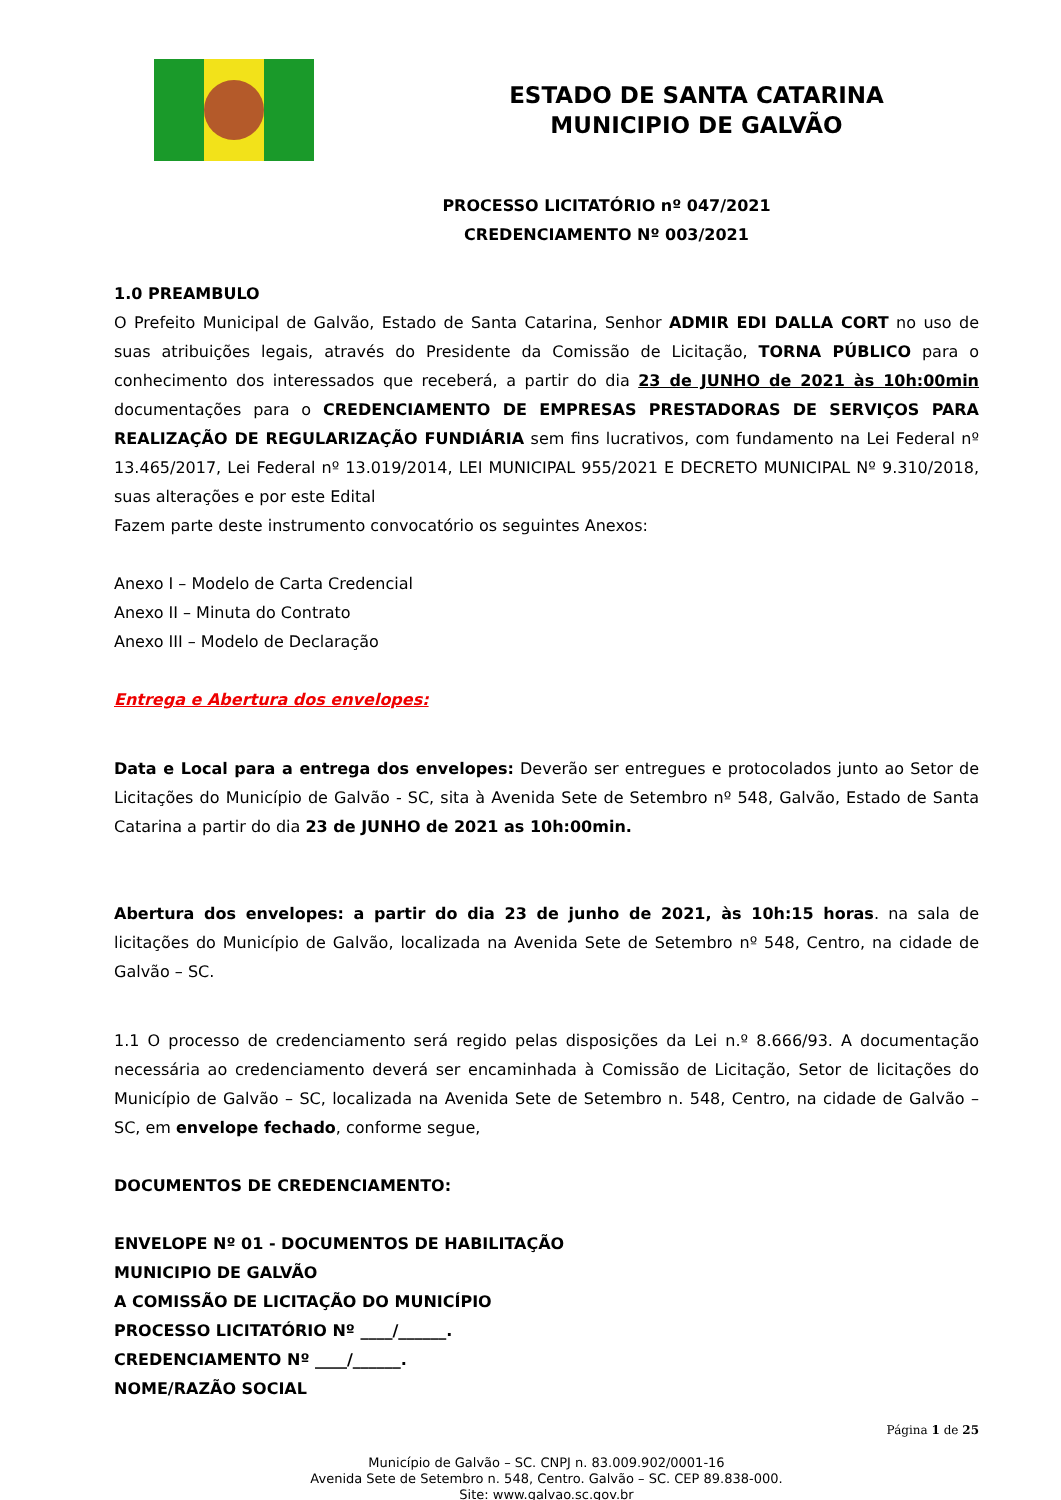ESTADO DE SANTA CATARINA
MUNICIPIO DE GALVÃO
PROCESSO LICITATÓRIO nº 047/2021
CREDENCIAMENTO Nº 003/2021
1.0 PREAMBULO
O Prefeito Municipal de Galvão, Estado de Santa Catarina, Senhor ADMIR EDI DALLA CORT no uso de suas atribuições legais, através do Presidente da Comissão de Licitação, TORNA PÚBLICO para o conhecimento dos interessados que receberá, a partir do dia 23 de JUNHO de 2021 às 10h:00min documentações para o CREDENCIAMENTO DE EMPRESAS PRESTADORAS DE SERVIÇOS PARA REALIZAÇÃO DE REGULARIZAÇÃO FUNDIÁRIA sem fins lucrativos, com fundamento na Lei Federal nº 13.465/2017, Lei Federal nº 13.019/2014, LEI MUNICIPAL 955/2021 E DECRETO MUNICIPAL Nº 9.310/2018, suas alterações e por este Edital
Fazem parte deste instrumento convocatório os seguintes Anexos:
Anexo I – Modelo de Carta Credencial
Anexo II – Minuta do Contrato
Anexo III – Modelo de Declaração
Entrega e Abertura dos envelopes:
Data e Local para a entrega dos envelopes: Deverão ser entregues e protocolados junto ao Setor de Licitações do Município de Galvão - SC, sita à Avenida Sete de Setembro nº 548, Galvão, Estado de Santa Catarina a partir do dia 23 de JUNHO de 2021 as 10h:00min.
Abertura dos envelopes: a partir do dia 23 de junho de 2021, às 10h:15 horas. na sala de licitações do Município de Galvão, localizada na Avenida Sete de Setembro nº 548, Centro, na cidade de Galvão – SC.
1.1 O processo de credenciamento será regido pelas disposições da Lei n.º 8.666/93. A documentação necessária ao credenciamento deverá ser encaminhada à Comissão de Licitação, Setor de licitações do Município de Galvão – SC, localizada na Avenida Sete de Setembro n. 548, Centro, na cidade de Galvão – SC, em envelope fechado, conforme segue,
DOCUMENTOS DE CREDENCIAMENTO:
ENVELOPE Nº 01 - DOCUMENTOS DE HABILITAÇÃO
MUNICIPIO DE GALVÃO
A COMISSÃO DE LICITAÇÃO DO MUNICÍPIO
PROCESSO LICITATÓRIO Nº ____/______.
CREDENCIAMENTO Nº ____/______.
NOME/RAZÃO SOCIAL
Página 1 de 25
Município de Galvão – SC. CNPJ n. 83.009.902/0001-16
Avenida Sete de Setembro n. 548, Centro. Galvão – SC. CEP 89.838-000.
Site: www.galvao.sc.gov.br